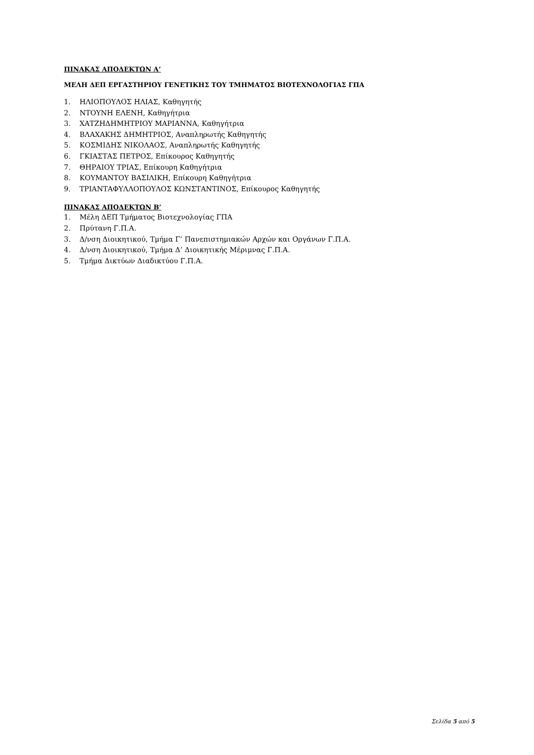ΠΙΝΑΚΑΣ ΑΠΟΔΕΚΤΩΝ Α’
ΜΕΛΗ ΔΕΠ ΕΡΓΑΣΤΗΡΙΟΥ ΓΕΝΕΤΙΚΗΣ ΤΟΥ ΤΜΗΜΑΤΟΣ ΒΙΟΤΕΧΝΟΛΟΓΙΑΣ ΓΠΑ
1. ΗΛΙΟΠΟΥΛΟΣ ΗΛΙΑΣ, Καθηγητής
2. ΝΤΟΥΝΗ ΕΛΕΝΗ, Καθηγήτρια
3. ΧΑΤΖΗΔΗΜΗΤΡΙΟΥ ΜΑΡΙΑΝΝΑ, Καθηγήτρια
4. ΒΛΑΧΑΚΗΣ ΔΗΜΗΤΡΙΟΣ, Αναπληρωτής Καθηγητής
5. ΚΟΣΜΙΔΗΣ ΝΙΚΟΛΑΟΣ, Αναπληρωτής Καθηγητής
6. ΓΚΙΑΣΤΑΣ ΠΕΤΡΟΣ, Επίκουρος Καθηγητής
7. ΘΗΡΑΙΟΥ ΤΡΙΑΣ, Επίκουρη Καθηγήτρια
8. ΚΟΥΜΑΝΤΟΥ ΒΑΣΙΛΙΚΗ, Επίκουρη Καθηγήτρια
9. ΤΡΙΑΝΤΑΦΥΛΛΟΠΟΥΛΟΣ ΚΩΝΣΤΑΝΤΙΝΟΣ, Επίκουρος Καθηγητής
ΠΙΝΑΚΑΣ ΑΠΟΔΕΚΤΩΝ Β’
1. Μέλη ΔΕΠ Τμήματος Βιοτεχνολογίας ΓΠΑ
2. Πρύτανη Γ.Π.Α.
3. Δ/νση Διοικητικού, Τμήμα Γ’ Πανεπιστημιακών Αρχών και Οργάνων Γ.Π.Α.
4. Δ/νση Διοικητικού, Τμήμα Δ’ Διοικητικής Μέριμνας Γ.Π.Α.
5. Τμήμα Δικτύων Διαδικτύου Γ.Π.Α.
Σελίδα 5 από 5